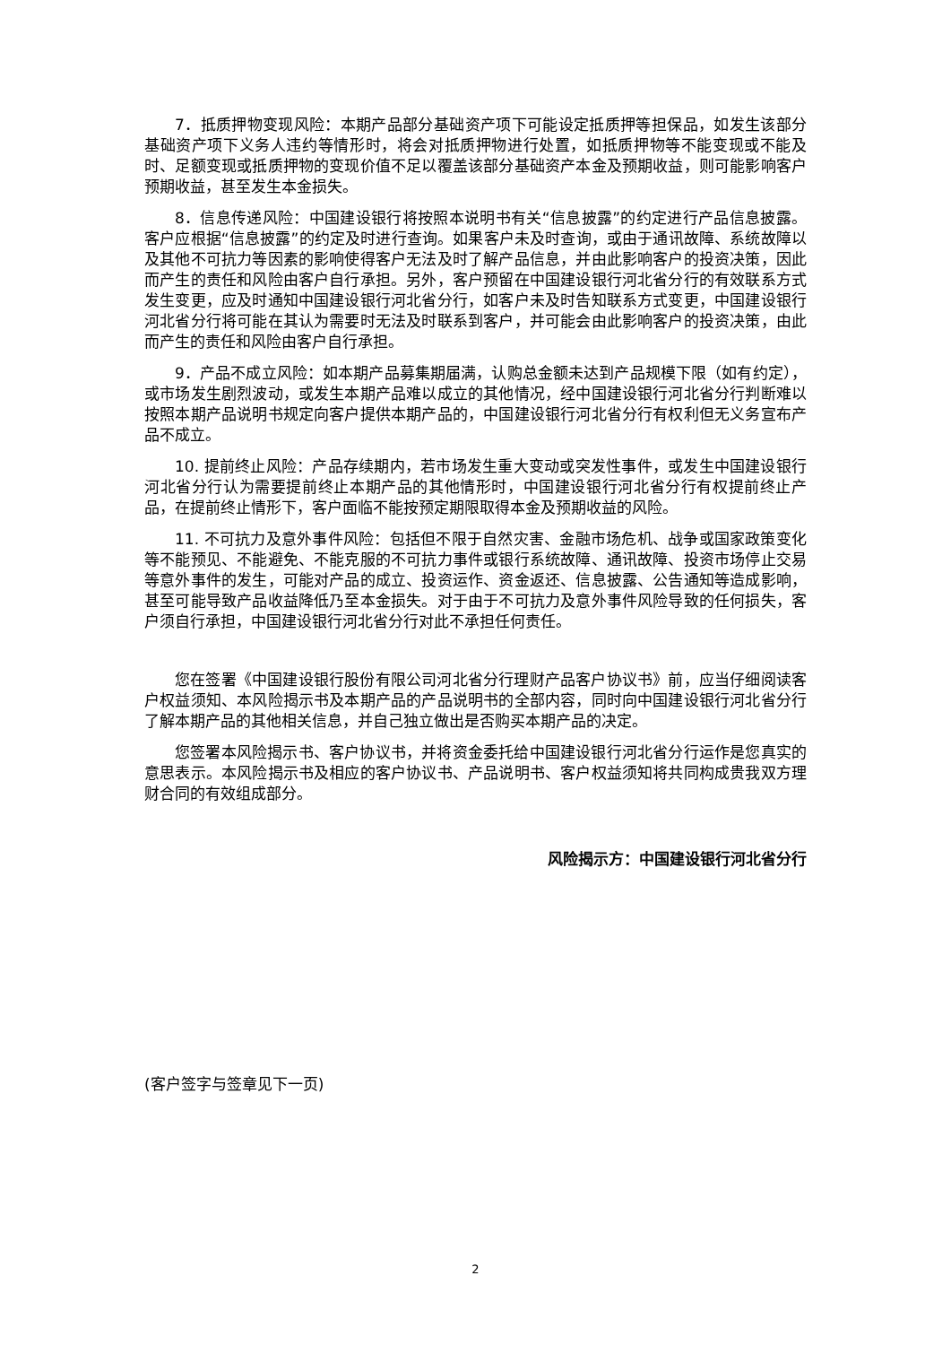7．抵质押物变现风险：本期产品部分基础资产项下可能设定抵质押等担保品，如发生该部分基础资产项下义务人违约等情形时，将会对抵质押物进行处置，如抵质押物等不能变现或不能及时、足额变现或抵质押物的变现价值不足以覆盖该部分基础资产本金及预期收益，则可能影响客户预期收益，甚至发生本金损失。
8．信息传递风险：中国建设银行将按照本说明书有关“信息披露”的约定进行产品信息披露。客户应根据“信息披露”的约定及时进行查询。如果客户未及时查询，或由于通讯故障、系统故障以及其他不可抗力等因素的影响使得客户无法及时了解产品信息，并由此影响客户的投资决策，因此而产生的责任和风险由客户自行承担。另外，客户预留在中国建设银行河北省分行的有效联系方式发生变更，应及时通知中国建设银行河北省分行，如客户未及时告知联系方式变更，中国建设银行河北省分行将可能在其认为需要时无法及时联系到客户，并可能会由此影响客户的投资决策，由此而产生的责任和风险由客户自行承担。
9．产品不成立风险：如本期产品募集期届满，认购总金额未达到产品规模下限（如有约定），或市场发生剧烈波动，或发生本期产品难以成立的其他情况，经中国建设银行河北省分行判断难以按照本期产品说明书规定向客户提供本期产品的，中国建设银行河北省分行有权利但无义务宣布产品不成立。
10. 提前终止风险：产品存续期内，若市场发生重大变动或突发性事件，或发生中国建设银行河北省分行认为需要提前终止本期产品的其他情形时，中国建设银行河北省分行有权提前终止产品，在提前终止情形下，客户面临不能按预定期限取得本金及预期收益的风险。
11. 不可抗力及意外事件风险：包括但不限于自然灾害、金融市场危机、战争或国家政策变化等不能预见、不能避免、不能克服的不可抗力事件或银行系统故障、通讯故障、投资市场停止交易等意外事件的发生，可能对产品的成立、投资运作、资金返还、信息披露、公告通知等造成影响，甚至可能导致产品收益降低乃至本金损失。对于由于不可抗力及意外事件风险导致的任何损失，客户须自行承担，中国建设银行河北省分行对此不承担任何责任。
您在签署《中国建设银行股份有限公司河北省分行理财产品客户协议书》前，应当仔细阅读客户权益须知、本风险揭示书及本期产品的产品说明书的全部内容，同时向中国建设银行河北省分行了解本期产品的其他相关信息，并自己独立做出是否购买本期产品的决定。
您签署本风险揭示书、客户协议书，并将资金委托给中国建设银行河北省分行运作是您真实的意思表示。本风险揭示书及相应的客户协议书、产品说明书、客户权益须知将共同构成贵我双方理财合同的有效组成部分。
风险揭示方：中国建设银行河北省分行
(客户签字与签章见下一页)
2